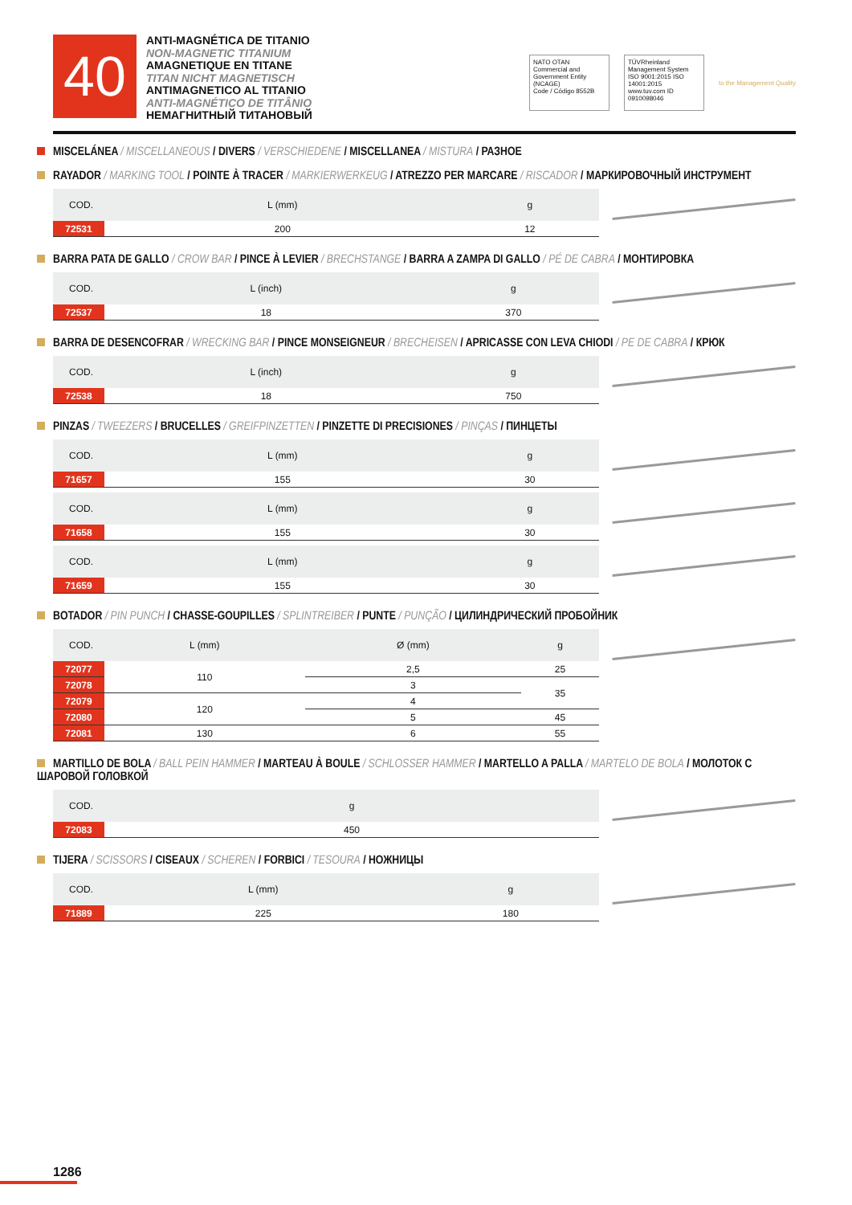40
ANTI-MAGNÉTICA DE TITANIO
NON-MAGNETIC TITANIUM
AMAGNETIQUE EN TITANE
TITAN NICHT MAGNETISCH
ANTIMAGNETICO AL TITANIO
ANTI-MAGNÉTICO DE TITÂNIO
НЕМАГНИТНЫЙ ТИТАНОВЫЙ
NATO OTAN
Commercial and Government Entity (NCAGE)
Code / Código 8552B
TÜVRheinland Management System ISO 9001:2015 ISO 14001:2015 www.tuv.com ID 0910098046
to the Management Quality
MISCELÁNEA / MISCELLANEOUS / DIVERS / VERSCHIEDENE / MISCELLANEA / MISTURA / РАЗНОЕ
RAYADOR / MARKING TOOL / POINTE À TRACER / MARKIERWERKEUG / ATREZZO PER MARCARE / RISCADOR / МАРКИРОВОЧНЫЙ ИНСТРУМЕНТ
| COD. | L (mm) | g |
| --- | --- | --- |
| 72531 | 200 | 12 |
BARRA PATA DE GALLO / CROW BAR / PINCE À LEVIER / BRECHSTANGE / BARRA A ZAMPA DI GALLO / PÉ DE CABRA / МОНТИРОВКА
| COD. | L (inch) | g |
| --- | --- | --- |
| 72537 | 18 | 370 |
BARRA DE DESENCOFRAR / WRECKING BAR / PINCE MONSEIGNEUR / BRECHEISEN / APRICASSE CON LEVA CHIODI / PE DE CABRA / КРЮК
| COD. | L (inch) | g |
| --- | --- | --- |
| 72538 | 18 | 750 |
PINZAS / TWEEZERS / BRUCELLES / GREIFPINZETTEN / PINZETTE DI PRECISIONES / PINÇAS / ПИНЦЕТЫ
| COD. | L (mm) | g |
| --- | --- | --- |
| 71657 | 155 | 30 |
| COD. | L (mm) | g |
| --- | --- | --- |
| 71658 | 155 | 30 |
| COD. | L (mm) | g |
| --- | --- | --- |
| 71659 | 155 | 30 |
BOTADOR / PIN PUNCH / CHASSE-GOUPILLES / SPLINTREIBER / PUNTE / PUNÇÃO / ЦИЛИНДРИЧЕСКИЙ ПРОБОЙНИК
| COD. | L (mm) | Ø (mm) | g |
| --- | --- | --- | --- |
| 72077 | 110 | 2,5 | 25 |
| 72078 | | 3 | 35 |
| 72079 | 120 | 4 | |
| 72080 | | 5 | 45 |
| 72081 | 130 | 6 | 55 |
MARTILLO DE BOLA / BALL PEIN HAMMER / MARTEAU À BOULE / SCHLOSSER HAMMER / MARTELLO A PALLA / MARTELO DE BOLA / МОЛОТОК С ШАРОВОЙ ГОЛОВКОЙ
| COD. | g |
| --- | --- |
| 72083 | 450 |
TIJERA / SCISSORS / CISEAUX / SCHEREN / FORBICI / TESOURA / НОЖНИЦЫ
| COD. | L (mm) | g |
| --- | --- | --- |
| 71889 | 225 | 180 |
1286